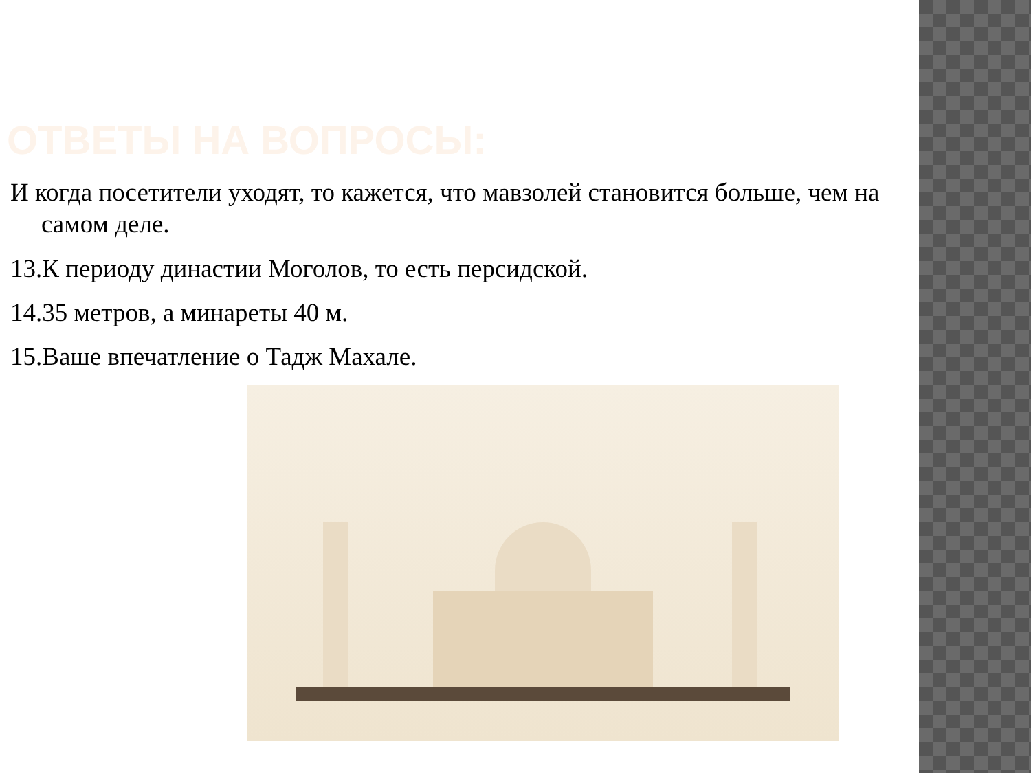ОТВЕТЫ НА ВОПРОСЫ:
И когда посетители уходят, то кажется, что мавзолей становится больше, чем на самом деле.
13.К периоду династии Моголов, то есть персидской.
14.35 метров, а минареты 40 м.
15.Ваше впечатление о Тадж Махале.